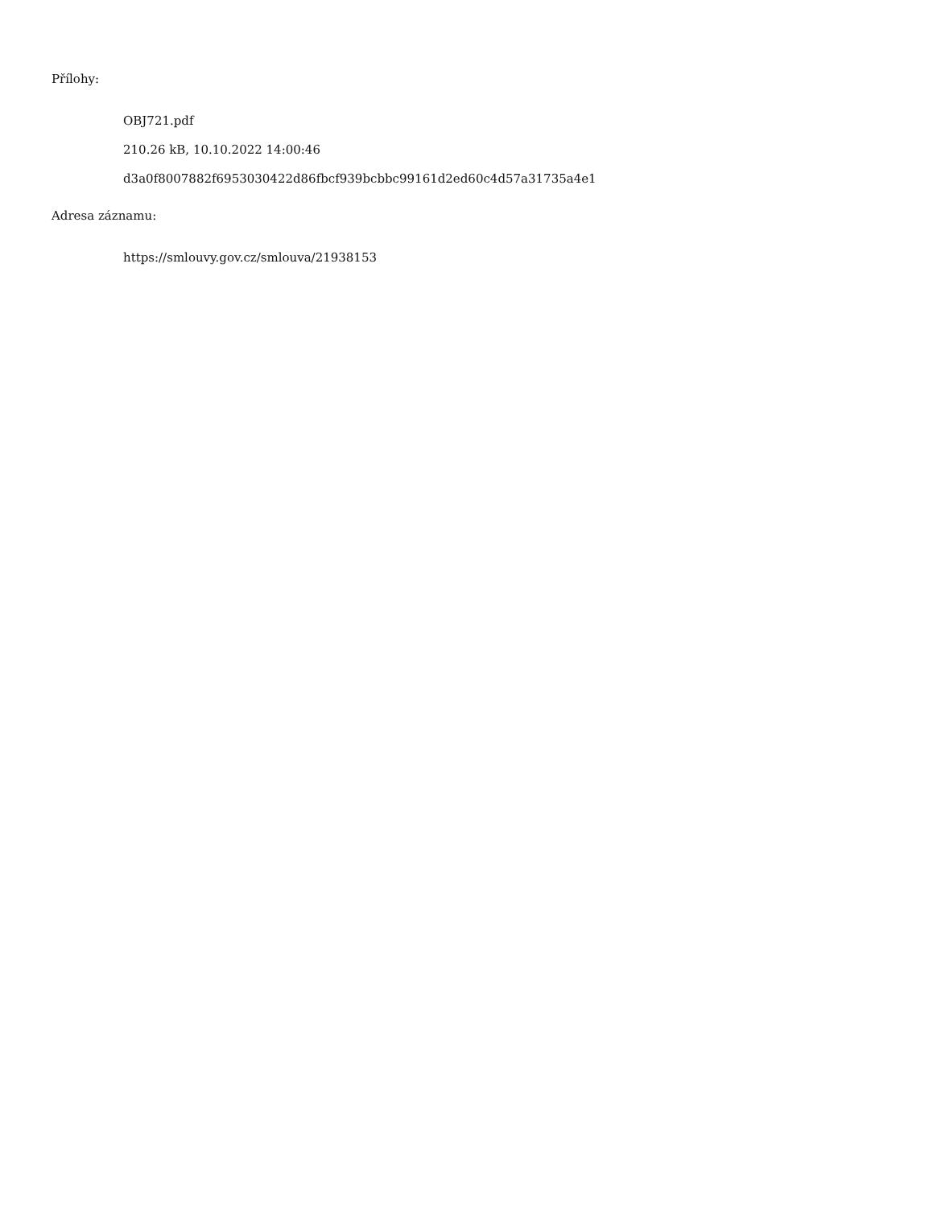Přílohy:
OBJ721.pdf
210.26 kB, 10.10.2022 14:00:46
d3a0f8007882f6953030422d86fbcf939bcbbc99161d2ed60c4d57a31735a4e1
Adresa záznamu:
https://smlouvy.gov.cz/smlouva/21938153